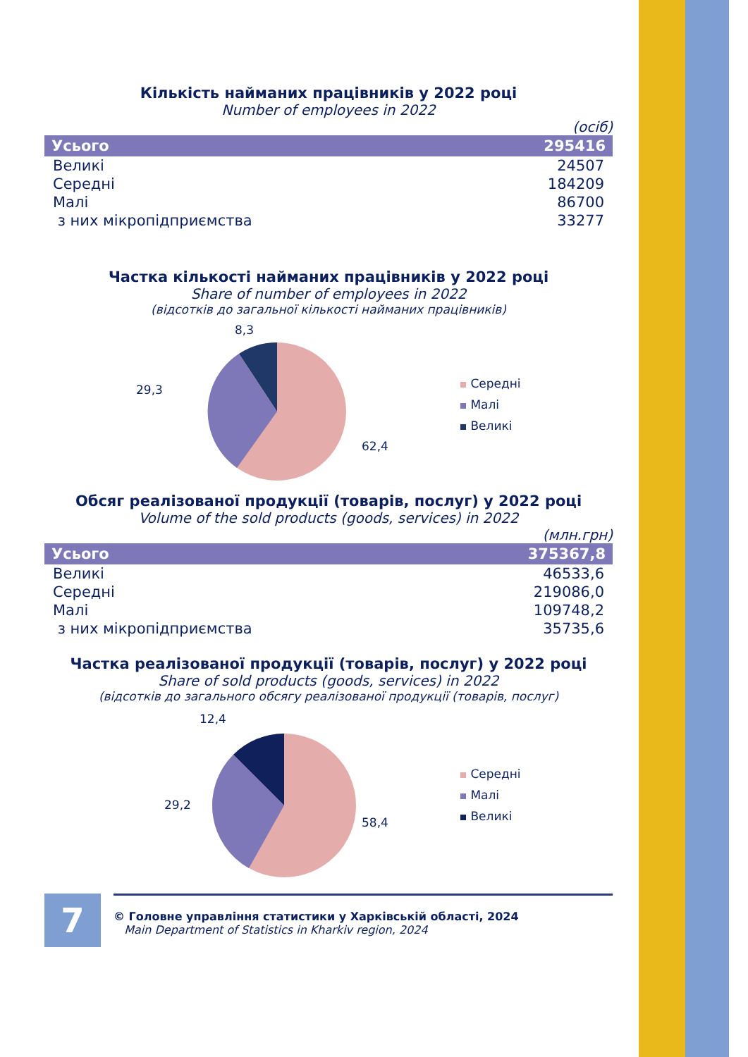Кількість найманих працівників у 2022 році
Number of employees in 2022
(осіб)
| Усього | 295416 |
| --- | --- |
| Великі | 24507 |
| Середні | 184209 |
| Малі | 86700 |
| з них мікропідприємства | 33277 |
Частка кількості найманих працівників у 2022 році
Share of number of employees in 2022
(відсотків до загальної кількості найманих працівників)
8,3
29,3
62,4
Середні
Малі
Великі
Обсяг реалізованої продукції (товарів, послуг) у 2022 році
Volume of the sold products (goods, services) in 2022
(млн.грн)
| Усього | 375367,8 |
| --- | --- |
| Великі | 46533,6 |
| Середні | 219086,0 |
| Малі | 109748,2 |
| з них мікропідприємства | 35735,6 |
Частка реалізованої продукції (товарів, послуг) у 2022 році
Share of sold products (goods, services) in 2022
(відсотків до загального обсягу реалізованої продукції (товарів, послуг)
12,4
29,2
58,4
Середні
Малі
Великі
7
© Головне управління статистики у Харківській області, 2024
Main Department of Statistics in Kharkiv region, 2024